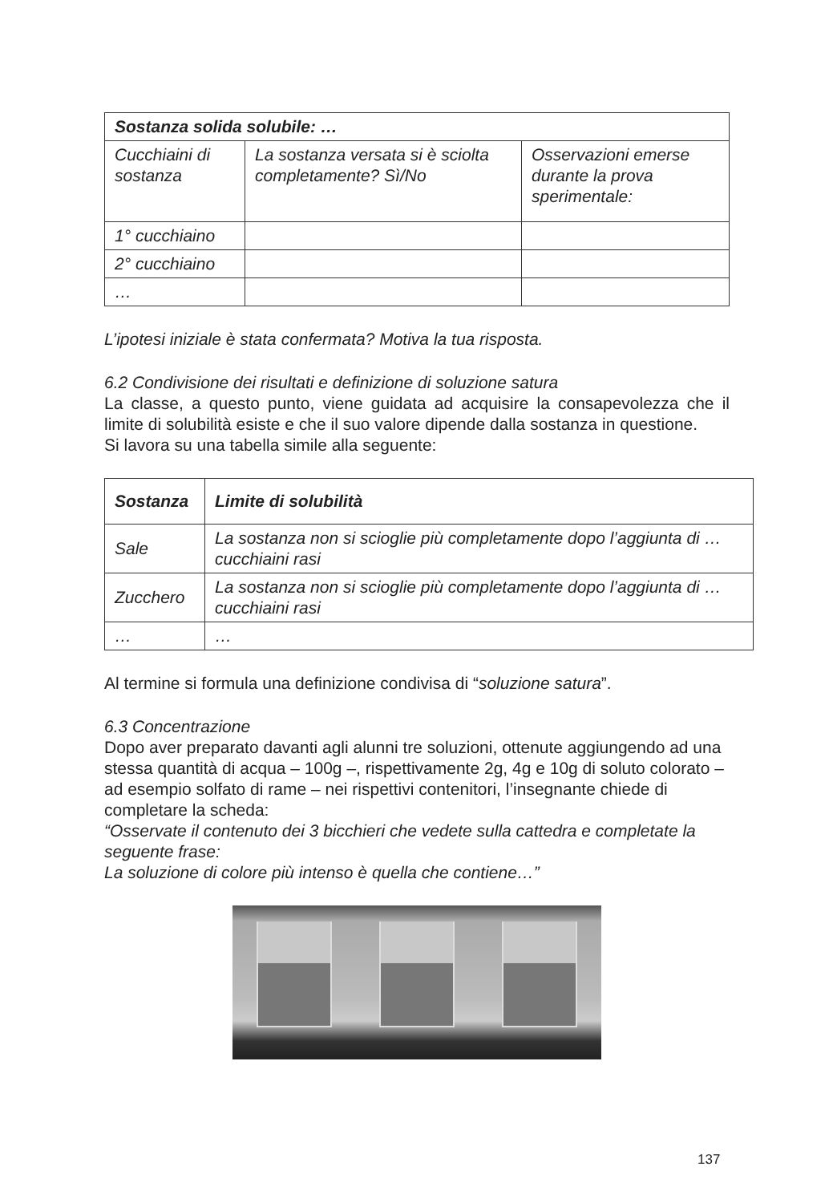| Sostanza solida solubile: … | | |
| --- | --- | --- |
| Cucchiaini di sostanza | La sostanza versata si è sciolta completamente? Sì/No | Osservazioni emerse durante la prova sperimentale: |
| 1° cucchiaino | | |
| 2° cucchiaino | | |
| … | | |
L’ipotesi iniziale è stata confermata? Motiva la tua risposta.
6.2 Condivisione dei risultati e definizione di soluzione satura
La classe, a questo punto, viene guidata ad acquisire la consapevolezza che il limite di solubilità esiste e che il suo valore dipende dalla sostanza in questione.
Si lavora su una tabella simile alla seguente:
| Sostanza | Limite di solubilità |
| --- | --- |
| Sale | La sostanza non si scioglie più completamente dopo l’aggiunta di … cucchiaini rasi |
| Zucchero | La sostanza non si scioglie più completamente dopo l’aggiunta di … cucchiaini rasi |
| … | … |
Al termine si formula una definizione condivisa di “soluzione satura”.
6.3 Concentrazione
Dopo aver preparato davanti agli alunni tre soluzioni, ottenute aggiungendo ad una stessa quantità di acqua – 100g –, rispettivamente 2g, 4g e 10g di soluto colorato – ad esempio solfato di rame – nei rispettivi contenitori, l’insegnante chiede di completare la scheda:
“Osservate il contenuto dei 3 bicchieri che vedete sulla cattedra e completate la seguente frase:
La soluzione di colore più intenso è quella che contiene…”
137